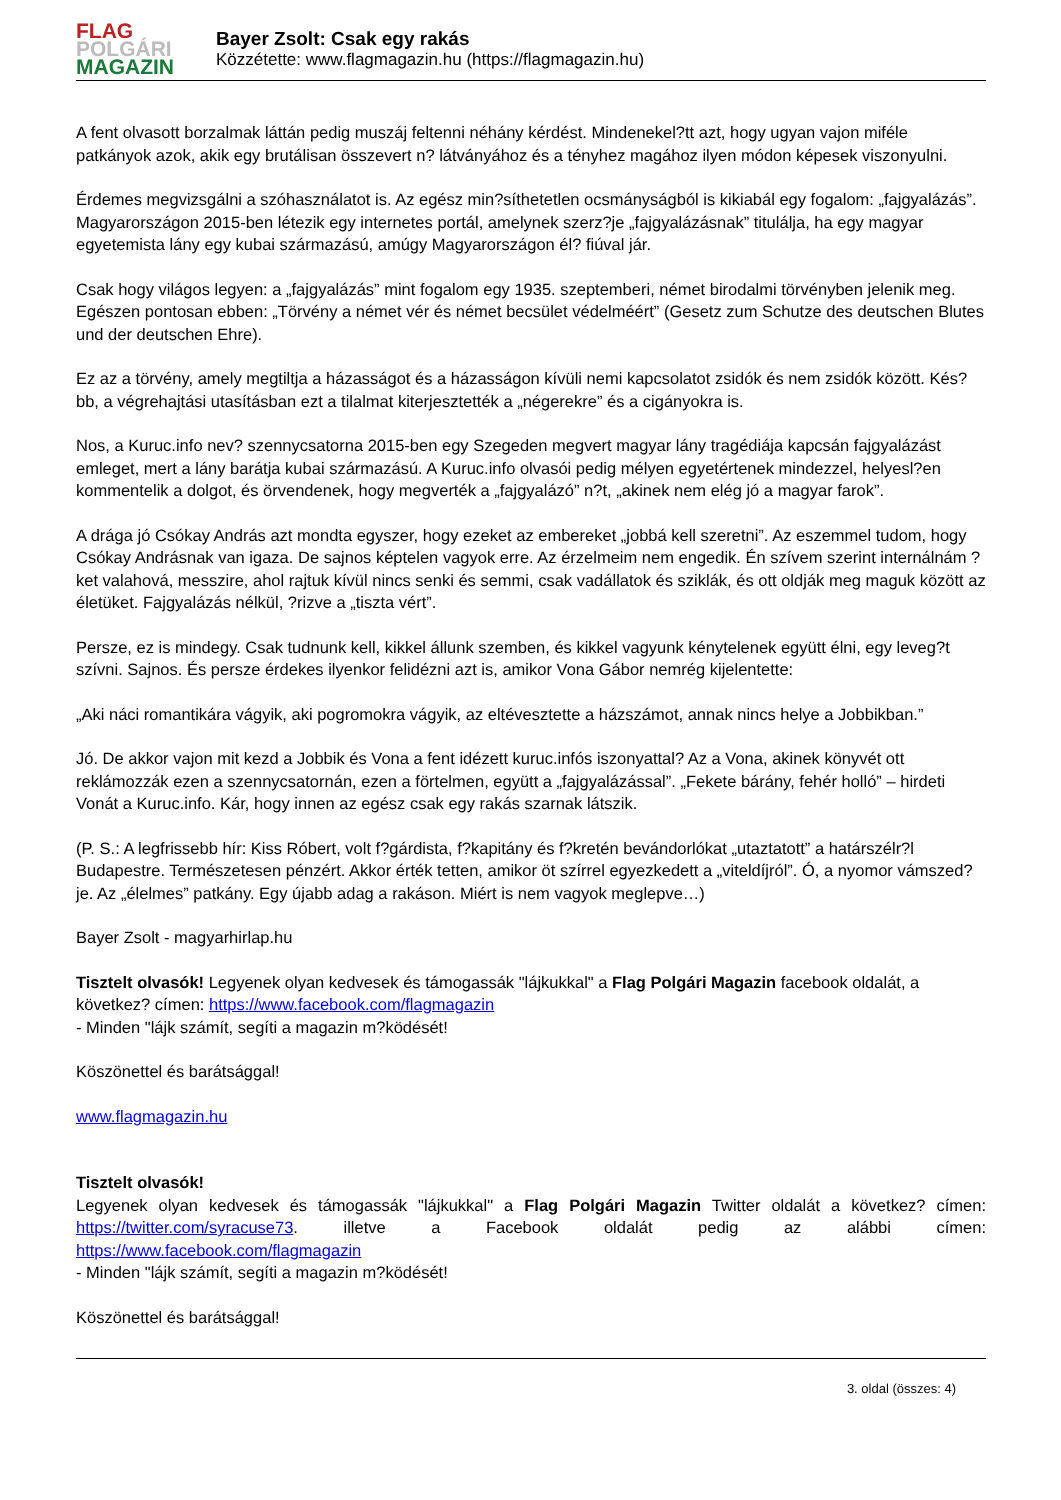FLAG
POLGÁRI
MAGAZIN
Bayer Zsolt: Csak egy rakás
Közzétette: www.flagmagazin.hu (https://flagmagazin.hu)
A fent olvasott borzalmak láttán pedig muszáj feltenni néhány kérdést. Mindenekel?tt azt, hogy ugyan vajon miféle patkányok azok, akik egy brutálisan összevert n? látványához és a tényhez magához ilyen módon képesek viszonyulni.
Érdemes megvizsgálni a szóhasználatot is. Az egész min?síthetetlen ocsmányságból is kikiabál egy fogalom: „fajgyalázás”. Magyarországon 2015-ben létezik egy internetes portál, amelynek szerz?je „fajgyalázásnak” titulálja, ha egy magyar egyetemista lány egy kubai származású, amúgy Magyarországon él? fiúval jár.
Csak hogy világos legyen: a „fajgyalázás” mint fogalom egy 1935. szeptemberi, német birodalmi törvényben jelenik meg. Egészen pontosan ebben: „Törvény a német vér és német becsület védelméért” (Gesetz zum Schutze des deutschen Blutes und der deutschen Ehre).
Ez az a törvény, amely megtiltja a házasságot és a házasságon kívüli nemi kapcsolatot zsidók és nem zsidók között. Kés?bb, a végrehajtási utasításban ezt a tilalmat kiterjesztették a „négerekre” és a cigányokra is.
Nos, a Kuruc.info nev? szennycsatorna 2015-ben egy Szegeden megvert magyar lány tragédiája kapcsán fajgyalázást emleget, mert a lány barátja kubai származású. A Kuruc.info olvasói pedig mélyen egyetértenek mindezzel, helyesl?en kommentelik a dolgot, és örvendenek, hogy megverték a „fajgyalázó” n?t, „akinek nem elég jó a magyar farok”.
A drága jó Csókay András azt mondta egyszer, hogy ezeket az embereket „jobbá kell szeretni”. Az eszemmel tudom, hogy Csókay Andrásnak van igaza. De sajnos képtelen vagyok erre. Az érzelmeim nem engedik. Én szívem szerint internálnám ?ket valahová, messzire, ahol rajtuk kívül nincs senki és semmi, csak vadállatok és sziklák, és ott oldják meg maguk között az életüket. Fajgyalázás nélkül, ?rizve a „tiszta vért”.
Persze, ez is mindegy. Csak tudnunk kell, kikkel állunk szemben, és kikkel vagyunk kénytelenek együtt élni, egy leveg?t szívni. Sajnos. És persze érdekes ilyenkor felidézni azt is, amikor Vona Gábor nemrég kijelentette:
„Aki náci romantikára vágyik, aki pogromokra vágyik, az eltévesztette a házszámot, annak nincs helye a Jobbikban.”
Jó. De akkor vajon mit kezd a Jobbik és Vona a fent idézett kuruc.infós iszonyattal? Az a Vona, akinek könyvét ott reklámozzák ezen a szennycsatornán, ezen a förtelmen, együtt a „fajgyalázással”. „Fekete bárány, fehér holló” – hirdeti Vonát a Kuruc.info. Kár, hogy innen az egész csak egy rakás szarnak látszik.
(P. S.: A legfrissebb hír: Kiss Róbert, volt f?gárdista, f?kapitány és f?kretén bevándorlókat „utaztatott” a határszélr?l Budapestre. Természetesen pénzért. Akkor érték tetten, amikor öt szírrel egyezkedett a „viteldíjról”. Ó, a nyomor vámszed?je. Az „élelmes” patkány. Egy újabb adag a rakáson. Miért is nem vagyok meglepve…)
Bayer Zsolt - magyarhirlap.hu
Tisztelt olvasók! Legyenek olyan kedvesek és támogassák "lájkukkal" a Flag Polgári Magazin facebook oldalát, a következ? címen: https://www.facebook.com/flagmagazin
- Minden "lájk számít, segíti a magazin m?ködését!
Köszönettel és barátsággal!
www.flagmagazin.hu
Tisztelt olvasók!
Legyenek olyan kedvesek és támogassák "lájkukkal" a Flag Polgári Magazin Twitter oldalát a következ? címen: https://twitter.com/syracuse73. illetve a Facebook oldalát pedig az alábbi címen:
https://www.facebook.com/flagmagazin
- Minden "lájk számít, segíti a magazin m?ködését!
Köszönettel és barátsággal!
3. oldal (összes: 4)